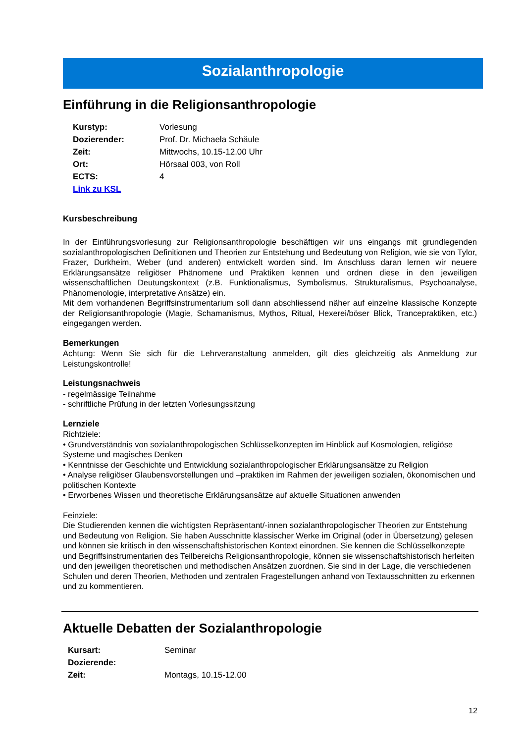Sozialanthropologie
Einführung in die Religionsanthropologie
| Kurstyp: | Vorlesung |
| Dozierender: | Prof. Dr. Michaela Schäule |
| Zeit: | Mittwochs, 10.15-12.00 Uhr |
| Ort: | Hörsaal 003, von Roll |
| ECTS: | 4 |
| Link zu KSL | |
Kursbeschreibung
In der Einführungsvorlesung zur Religionsanthropologie beschäftigen wir uns eingangs mit grundlegenden sozialanthropologischen Definitionen und Theorien zur Entstehung und Bedeutung von Religion, wie sie von Tylor, Frazer, Durkheim, Weber (und anderen) entwickelt worden sind. Im Anschluss daran lernen wir neuere Erklärungsansätze religiöser Phänomene und Praktiken kennen und ordnen diese in den jeweiligen wissenschaftlichen Deutungskontext (z.B. Funktionalismus, Symbolismus, Strukturalismus, Psychoanalyse, Phänomenologie, interpretative Ansätze) ein.
Mit dem vorhandenen Begriffsinstrumentarium soll dann abschliessend näher auf einzelne klassische Konzepte der Religionsanthropologie (Magie, Schamanismus, Mythos, Ritual, Hexerei/böser Blick, Trancepraktiken, etc.) eingegangen werden.
Bemerkungen
Achtung: Wenn Sie sich für die Lehrveranstaltung anmelden, gilt dies gleichzeitig als Anmeldung zur Leistungskontrolle!
Leistungsnachweis
- regelmässige Teilnahme
- schriftliche Prüfung in der letzten Vorlesungssitzung
Lernziele
Richtziele:
• Grundverständnis von sozialanthropologischen Schlüsselkonzepten im Hinblick auf Kosmologien, religiöse Systeme und magisches Denken
• Kenntnisse der Geschichte und Entwicklung sozialanthropologischer Erklärungsansätze zu Religion
• Analyse religiöser Glaubensvorstellungen und –praktiken im Rahmen der jeweiligen sozialen, ökonomischen und politischen Kontexte
• Erworbenes Wissen und theoretische Erklärungsansätze auf aktuelle Situationen anwenden
Feinziele:
Die Studierenden kennen die wichtigsten Repräsentant/-innen sozialanthropologischer Theorien zur Entstehung und Bedeutung von Religion. Sie haben Ausschnitte klassischer Werke im Original (oder in Übersetzung) gelesen und können sie kritisch in den wissenschaftshistorischen Kontext einordnen. Sie kennen die Schlüsselkonzepte und Begriffsinstrumentarien des Teilbereichs Religionsanthropologie, können sie wissenschaftshistorisch herleiten und den jeweiligen theoretischen und methodischen Ansätzen zuordnen. Sie sind in der Lage, die verschiedenen Schulen und deren Theorien, Methoden und zentralen Fragestellungen anhand von Textausschnitten zu erkennen und zu kommentieren.
Aktuelle Debatten der Sozialanthropologie
| Kursart: | Seminar |
| Dozierende: | |
| Zeit: | Montags, 10.15-12.00 |
12